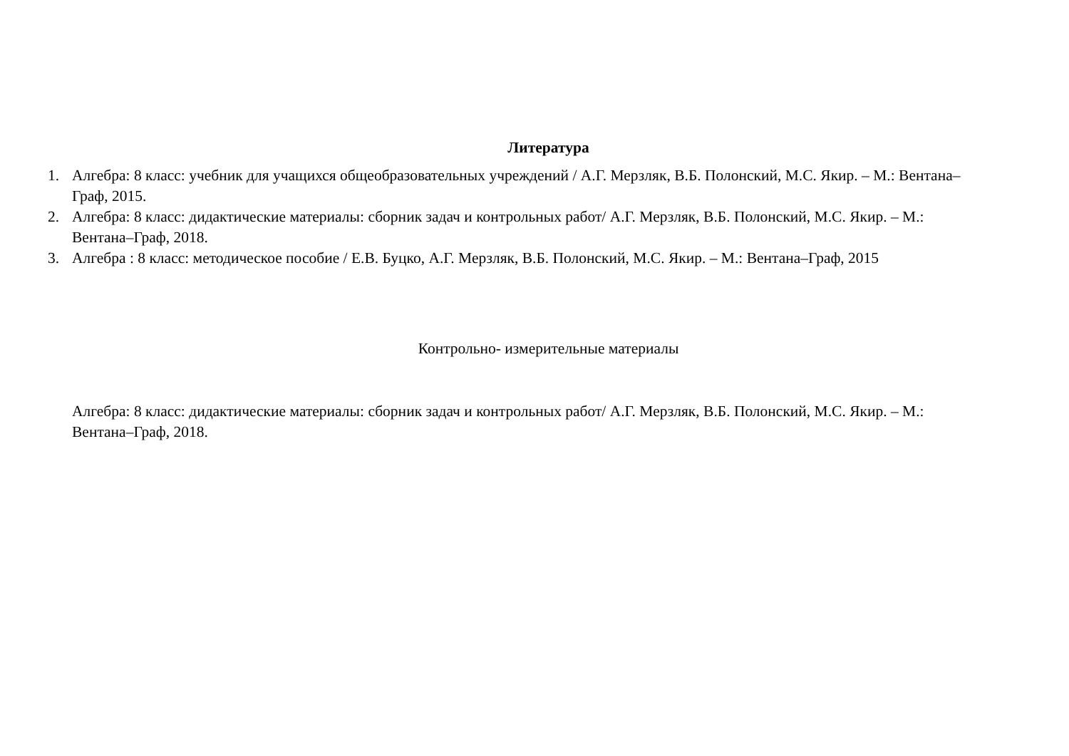Литература
1. Алгебра: 8 класс: учебник для учащихся общеобразовательных учреждений / А.Г. Мерзляк, В.Б. Полонский, М.С. Якир. – М.: Вентана–Граф, 2015.
2. Алгебра: 8 класс: дидактические материалы: сборник задач и контрольных работ/ А.Г. Мерзляк, В.Б. Полонский, М.С. Якир. – М.: Вентана–Граф, 2018.
3. Алгебра : 8 класс: методическое пособие / Е.В. Буцко, А.Г. Мерзляк, В.Б. Полонский, М.С. Якир. – М.: Вентана–Граф, 2015
Контрольно- измерительные материалы
Алгебра: 8 класс: дидактические материалы: сборник задач и контрольных работ/ А.Г. Мерзляк, В.Б. Полонский, М.С. Якир. – М.: Вентана–Граф, 2018.